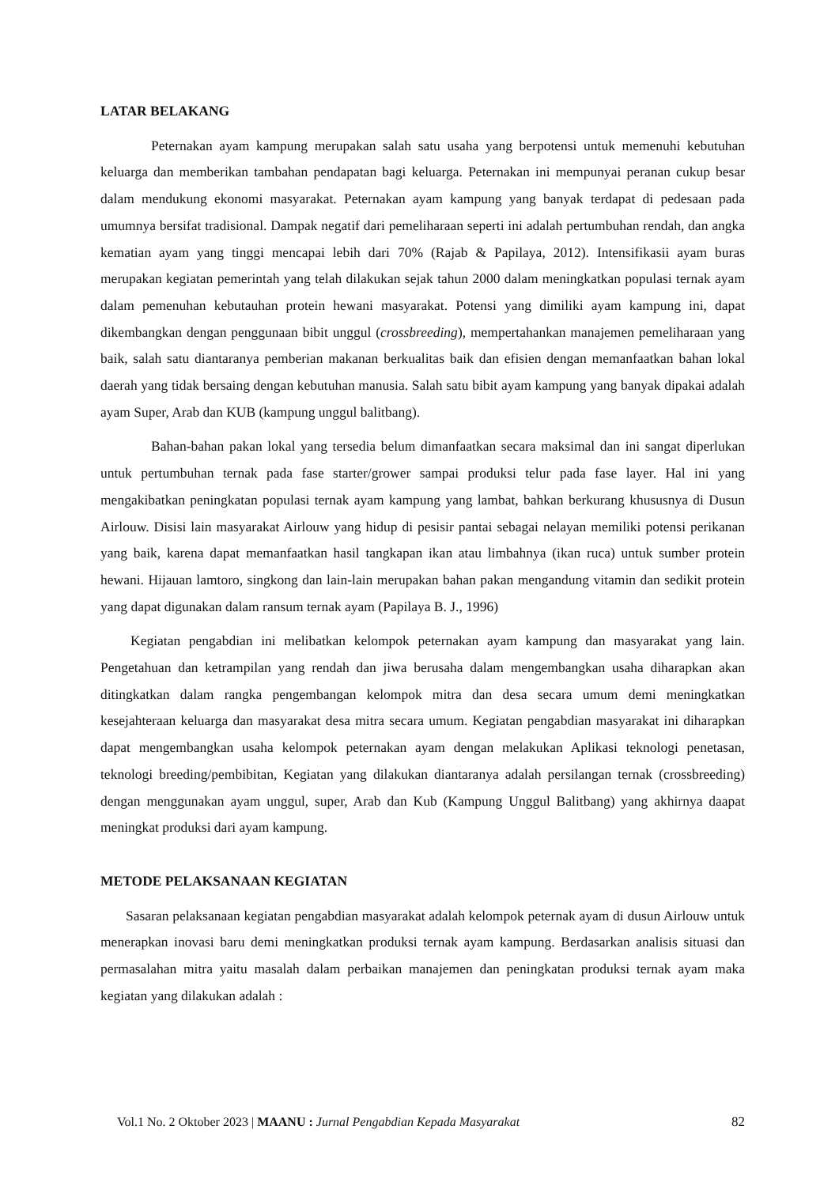LATAR BELAKANG
Peternakan ayam kampung merupakan salah satu usaha yang berpotensi untuk memenuhi kebutuhan keluarga dan memberikan tambahan pendapatan bagi keluarga. Peternakan ini mempunyai peranan cukup besar dalam mendukung ekonomi masyarakat. Peternakan ayam kampung yang banyak terdapat di pedesaan pada umumnya bersifat tradisional. Dampak negatif dari pemeliharaan seperti ini adalah pertumbuhan rendah, dan angka kematian ayam yang tinggi mencapai lebih dari 70% (Rajab & Papilaya, 2012). Intensifikasii ayam buras merupakan kegiatan pemerintah yang telah dilakukan sejak tahun 2000 dalam meningkatkan populasi ternak ayam dalam pemenuhan kebutauhan protein hewani masyarakat. Potensi yang dimiliki ayam kampung ini, dapat dikembangkan dengan penggunaan bibit unggul (crossbreeding), mempertahankan manajemen pemeliharaan yang baik, salah satu diantaranya pemberian makanan berkualitas baik dan efisien dengan memanfaatkan bahan lokal daerah yang tidak bersaing dengan kebutuhan manusia. Salah satu bibit ayam kampung yang banyak dipakai adalah ayam Super, Arab dan KUB (kampung unggul balitbang).
Bahan-bahan pakan lokal yang tersedia belum dimanfaatkan secara maksimal dan ini sangat diperlukan untuk pertumbuhan ternak pada fase starter/grower sampai produksi telur pada fase layer. Hal ini yang mengakibatkan peningkatan populasi ternak ayam kampung yang lambat, bahkan berkurang khususnya di Dusun Airlouw. Disisi lain masyarakat Airlouw yang hidup di pesisir pantai sebagai nelayan memiliki potensi perikanan yang baik, karena dapat memanfaatkan hasil tangkapan ikan atau limbahnya (ikan ruca) untuk sumber protein hewani. Hijauan lamtoro, singkong dan lain-lain merupakan bahan pakan mengandung vitamin dan sedikit protein yang dapat digunakan dalam ransum ternak ayam (Papilaya B. J., 1996)
Kegiatan pengabdian ini melibatkan kelompok peternakan ayam kampung dan masyarakat yang lain. Pengetahuan dan ketrampilan yang rendah dan jiwa berusaha dalam mengembangkan usaha diharapkan akan ditingkatkan dalam rangka pengembangan kelompok mitra dan desa secara umum demi meningkatkan kesejahteraan keluarga dan masyarakat desa mitra secara umum. Kegiatan pengabdian masyarakat ini diharapkan dapat mengembangkan usaha kelompok peternakan ayam dengan melakukan Aplikasi teknologi penetasan, teknologi breeding/pembibitan, Kegiatan yang dilakukan diantaranya adalah persilangan ternak (crossbreeding) dengan menggunakan ayam unggul, super, Arab dan Kub (Kampung Unggul Balitbang) yang akhirnya daapat meningkat produksi dari ayam kampung.
METODE PELAKSANAAN KEGIATAN
Sasaran pelaksanaan kegiatan pengabdian masyarakat adalah kelompok peternak ayam di dusun Airlouw untuk menerapkan inovasi baru demi meningkatkan produksi ternak ayam kampung. Berdasarkan analisis situasi dan permasalahan mitra yaitu masalah dalam perbaikan manajemen dan peningkatan produksi ternak ayam maka kegiatan yang dilakukan adalah :
Vol.1 No. 2 Oktober 2023 | MAANU : Jurnal Pengabdian Kepada Masyarakat 82